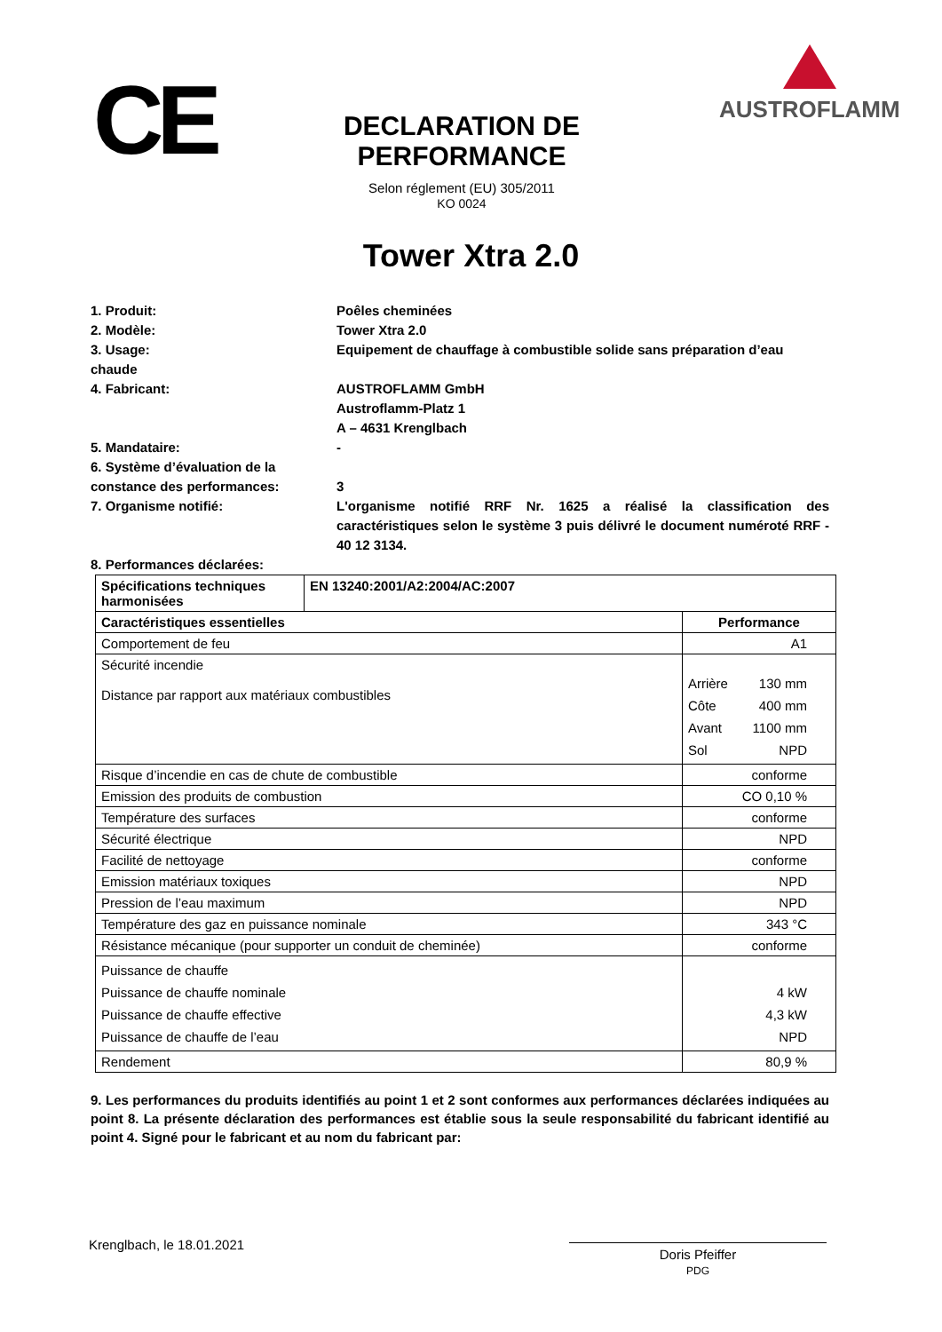CE
DECLARATION DE PERFORMANCE
Selon réglement (EU) 305/2011
KO 0024
AUSTROFLAMM
Tower Xtra 2.0
1. Produit: Poêles cheminées
2. Modèle: Tower Xtra 2.0
3. Usage:
chaude
Equipement de chauffage à combustible solide sans préparation d’eau
4. Fabricant: AUSTROFLAMM GmbH
Austroflamm-Platz 1
A – 4631 Krenglbach
5. Mandataire: -
6. Système d’évaluation de la constance des performances:
3
7. Organisme notifié: L'organisme notifié RRF Nr. 1625 a réalisé la classification des caractéristiques selon le système 3 puis délivré le document numéroté RRF - 40 12 3134.
8. Performances déclarées:
| Spécifications techniques harmonisées | EN 13240:2001/A2:2004/AC:2007 | |
| Caractéristiques essentielles | | Performance |
| Comportement de feu | | A1 |
| Sécurité incendie Distance par rapport aux matériaux combustibles | | Arrière Côte Avant Sol 130 mm 400 mm 1100 mm NPD |
| Risque d’incendie en cas de chute de combustible | | conforme |
| Emission des produits de combustion | | CO 0,10 % |
| Température des surfaces | | conforme |
| Sécurité électrique | | NPD |
| Facilité de nettoyage | | conforme |
| Emission matériaux toxiques | | NPD |
| Pression de l’eau maximum | | NPD |
| Température des gaz en puissance nominale | | 343 °C |
| Résistance mécanique (pour supporter un conduit de cheminée) | | conforme |
| Puissance de chauffe Puissance de chauffe nominale Puissance de chauffe effective Puissance de chauffe de l’eau | | 4 kW 4,3 kW NPD |
| Rendement | | 80,9 % |
9. Les performances du produits identifiés au point 1 et 2 sont conformes aux performances déclarées indiquées au point 8. La présente déclaration des performances est établie sous la seule responsabilité du fabricant identifié au point 4. Signé pour le fabricant et au nom du fabricant par:
Krenglbach, le 18.01.2021
Doris Pfeiffer
PDG